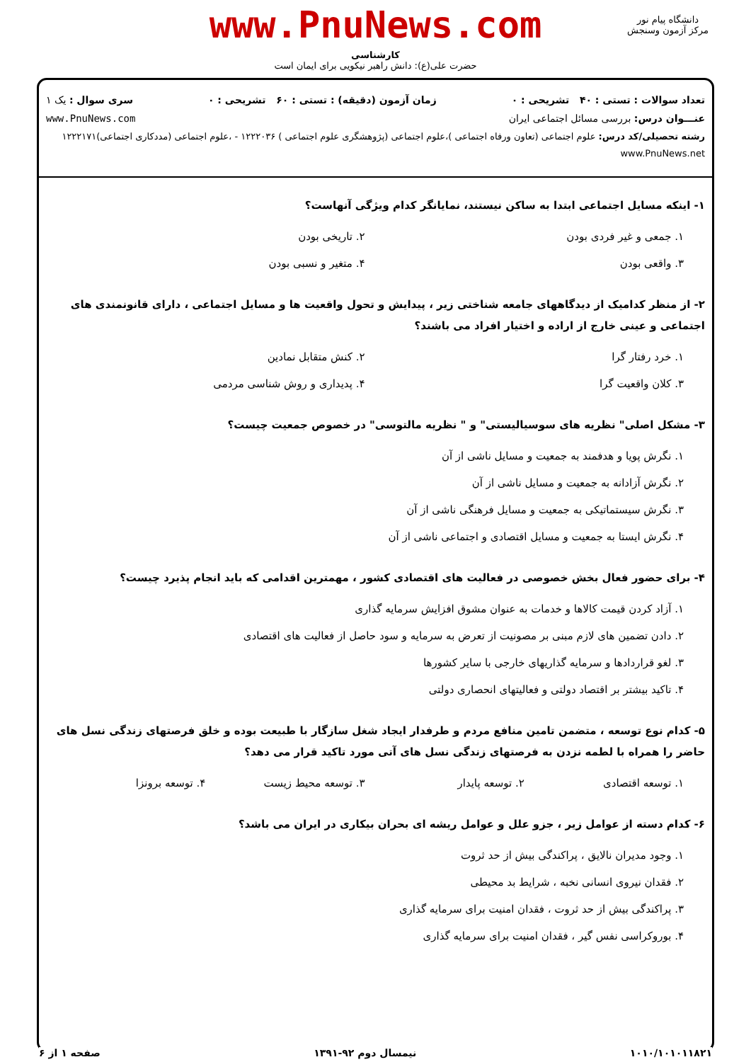www.PnuNews.com
کارشناسی
حضرت علی(ع): دانش راهبر نیکویی برای ایمان است
دانشگاه پیام نور
مرکز آزمون وسنجش
تعداد سوالات : تستی : ۴۰ تشریحی : ۰ زمان آزمون (دقیقه) : تستی : ۶۰ تشریحی : ۰ سری سوال : یک ۱
عنـــوان درس: بررسی مسائل اجتماعی ایران www.PnuNews.com
رشته تحصیلی/کد درس: علوم اجتماعی (تعاون ورفاه اجتماعی )،علوم اجتماعی (پژوهشگری علوم اجتماعی ) ۱۲۲۲۰۳۶ - ،علوم اجتماعی (مددکاری اجتماعی)۱۲۲۲۱۷۱ www.PnuNews.net
۱- اینکه مسایل اجتماعی ابتدا به ساکن نیستند، نمایانگر کدام ویژگی آنهاست؟
۱. جمعی و غیر فردی بودن
۲. تاریخی بودن
۳. واقعی بودن
۴. متغیر و نسبی بودن
۲- از منظر کدامیک از دیدگاههای جامعه شناختی زیر ، پیدایش و تحول واقعیت ها و مسایل اجتماعی ، دارای قانونمندی های اجتماعی و عینی خارج از اراده و اختیار افراد می باشند؟
۱. خرد رفتار گرا
۲. کنش متقابل نمادین
۳. کلان واقعیت گرا
۴. پدیداری و روش شناسی مردمی
۳- مشکل اصلی" نظریه های سوسیالیستی" و " نظریه مالتوسی" در خصوص جمعیت چیست؟
۱. نگرش پویا و هدفمند به جمعیت و مسایل ناشی از آن
۲. نگرش آزادانه به جمعیت و مسایل ناشی از آن
۳. نگرش سیستماتیکی به جمعیت و مسایل فرهنگی ناشی از آن
۴. نگرش ایستا به جمعیت و مسایل اقتصادی و اجتماعی ناشی از آن
۴- برای حضور فعال بخش خصوصی در فعالیت های اقتصادی کشور ، مهمترین اقدامی که باید انجام پذیرد چیست؟
۱. آزاد کردن قیمت کالاها و خدمات به عنوان مشوق افزایش سرمایه گذاری
۲. دادن تضمین های لازم مبنی بر مصونیت از تعرض به سرمایه و سود حاصل از فعالیت های اقتصادی
۳. لغو قراردادها و سرمایه گذاریهای خارجی با سایر کشورها
۴. تاکید بیشتر بر اقتصاد دولتی و فعالیتهای انحصاری دولتی
۵- کدام نوع توسعه ، متضمن تامین منافع مردم و طرفدار ایجاد شغل سازگار با طبیعت بوده و خلق فرصتهای زندگی نسل های حاضر را همراه با لطمه نزدن به فرصتهای زندگی نسل های آتی مورد تاکید قرار می دهد؟
۱. توسعه اقتصادی
۲. توسعه پایدار
۳. توسعه محیط زیست
۴. توسعه برونزا
۶- کدام دسته از عوامل زیر ، جزو علل و عوامل ریشه ای بحران بیکاری در ایران می باشد؟
۱. وجود مدیران نالایق ، پراکندگی بیش از حد ثروت
۲. فقدان نیروی انسانی نخبه ، شرایط بد محیطی
۳. پراکندگی بیش از حد ثروت ، فقدان امنیت برای سرمایه گذاری
۴. بوروکراسی نفس گیر ، فقدان امنیت برای سرمایه گذاری
۱۰۱۰/۱۰۱۰۱۱۸۲۱ نیمسال دوم ۹۲-۱۳۹۱ صفحه ۱ از ۶